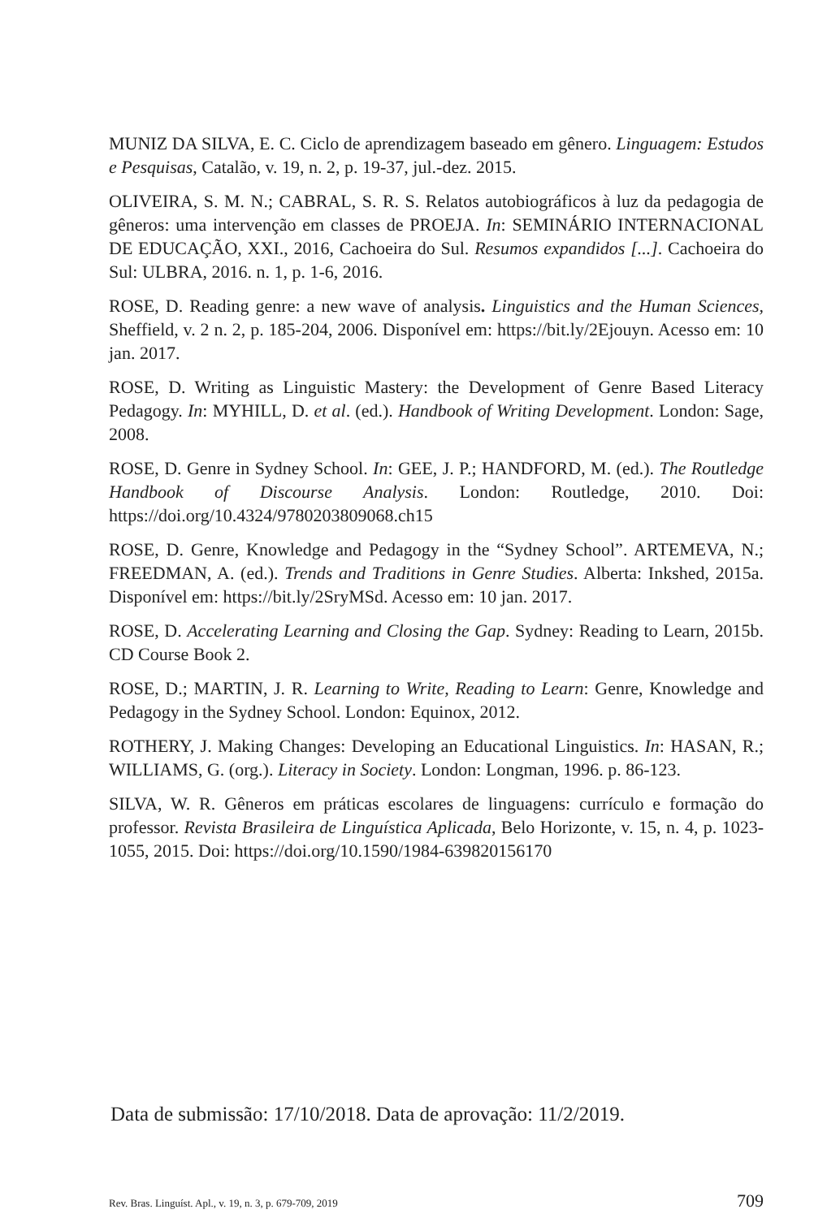MUNIZ DA SILVA, E. C. Ciclo de aprendizagem baseado em gênero. Linguagem: Estudos e Pesquisas, Catalão, v. 19, n. 2, p. 19-37, jul.-dez. 2015.
OLIVEIRA, S. M. N.; CABRAL, S. R. S. Relatos autobiográficos à luz da pedagogia de gêneros: uma intervenção em classes de PROEJA. In: SEMINÁRIO INTERNACIONAL DE EDUCAÇÃO, XXI., 2016, Cachoeira do Sul. Resumos expandidos [...]. Cachoeira do Sul: ULBRA, 2016. n. 1, p. 1-6, 2016.
ROSE, D. Reading genre: a new wave of analysis. Linguistics and the Human Sciences, Sheffield, v. 2 n. 2, p. 185-204, 2006. Disponível em: https://bit.ly/2Ejouyn. Acesso em: 10 jan. 2017.
ROSE, D. Writing as Linguistic Mastery: the Development of Genre Based Literacy Pedagogy. In: MYHILL, D. et al. (ed.). Handbook of Writing Development. London: Sage, 2008.
ROSE, D. Genre in Sydney School. In: GEE, J. P.; HANDFORD, M. (ed.). The Routledge Handbook of Discourse Analysis. London: Routledge, 2010. Doi: https://doi.org/10.4324/9780203809068.ch15
ROSE, D. Genre, Knowledge and Pedagogy in the “Sydney School”. ARTEMEVA, N.; FREEDMAN, A. (ed.). Trends and Traditions in Genre Studies. Alberta: Inkshed, 2015a. Disponível em: https://bit.ly/2SryMSd. Acesso em: 10 jan. 2017.
ROSE, D. Accelerating Learning and Closing the Gap. Sydney: Reading to Learn, 2015b. CD Course Book 2.
ROSE, D.; MARTIN, J. R. Learning to Write, Reading to Learn: Genre, Knowledge and Pedagogy in the Sydney School. London: Equinox, 2012.
ROTHERY, J. Making Changes: Developing an Educational Linguistics. In: HASAN, R.; WILLIAMS, G. (org.). Literacy in Society. London: Longman, 1996. p. 86-123.
SILVA, W. R. Gêneros em práticas escolares de linguagens: currículo e formação do professor. Revista Brasileira de Linguística Aplicada, Belo Horizonte, v. 15, n. 4, p. 1023-1055, 2015. Doi: https://doi.org/10.1590/1984-639820156170
Data de submissão: 17/10/2018. Data de aprovação: 11/2/2019.
Rev. Bras. Linguíst. Apl., v. 19, n. 3, p. 679-709, 2019 709